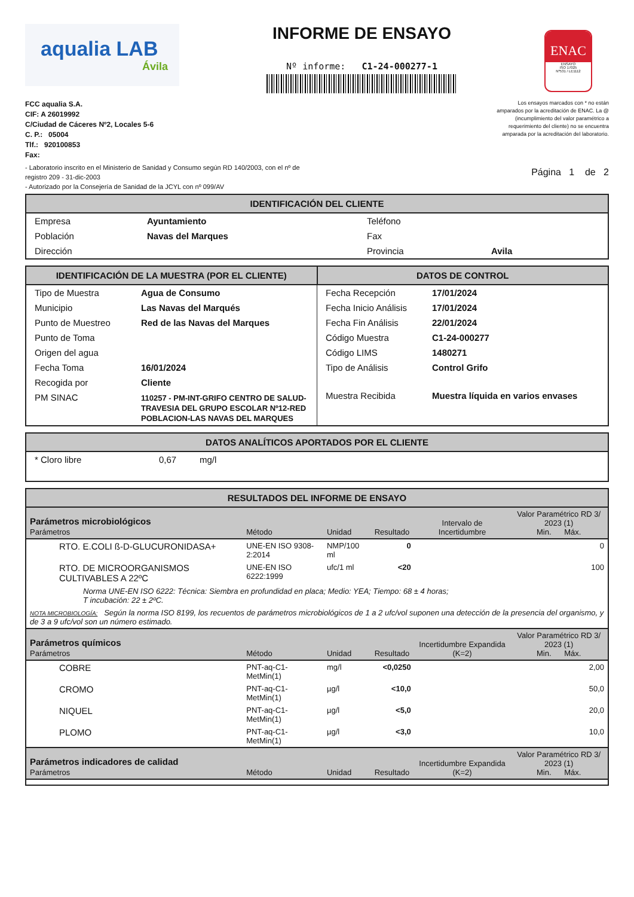aqualia LAB
Ávila
INFORME DE ENSAYO
Nº informe: C1-24-000277-1
ENAC
ENSAYO
ISO 17025
Nº531 / LE1112
FCC aqualia S.A.
CIF: A 26019992
C/Ciudad de Cáceres Nº2, Locales 5-6
C. P.: 05004
Tlf.: 920100853
Fax:
Los ensayos marcados con * no están amparados por la acreditación de ENAC. La @ (incumplimiento del valor paramétrico a requerimiento del cliente) no se encuentra amparada por la acreditación del laboratorio.
- Laboratorio inscrito en el Ministerio de Sanidad y Consumo según RD 140/2003, con el nº de
registro 209 - 31-dic-2003
- Autorizado por la Consejería de Sanidad de la JCYL con nº 099/AV
Página 1 de 2
IDENTIFICACIÓN DEL CLIENTE
| Empresa | Ayuntamiento | Teléfono | |
| Población | Navas del Marques | Fax | |
| Dirección | | Provincia | Avila |
| IDENTIFICACIÓN DE LA MUESTRA (POR EL CLIENTE) | DATOS DE CONTROL |
| --- | --- |
| / Tipo de Muestra / Agua de Consumo / / Municipio / Las Navas del Marqués / / Punto de Muestreo / Red de las Navas del Marques / / Punto de Toma / / / Origen del agua / / / Fecha Toma / 16/01/2024 / / Recogida por / Cliente / / PM SINAC / 110257 - PM-INT-GRIFO CENTRO DE SALUD-TRAVESIA DEL GRUPO ESCOLAR Nº12-RED POBLACION-LAS NAVAS DEL MARQUES / | / Fecha Recepción / 17/01/2024 / / Fecha Inicio Análisis / 17/01/2024 / / Fecha Fin Análisis / 22/01/2024 / / Código Muestra / C1-24-000277 / / Código LIMS / 1480271 / / Tipo de Análisis / Control Grifo / / Muestra Recibida / Muestra líquida en varios envases / |
DATOS ANALÍTICOS APORTADOS POR EL CLIENTE
| * Cloro libre | 0,67 | mg/l |
RESULTADOS DEL INFORME DE ENSAYO
| Parámetros microbiológicos Parámetros | Método | Unidad | Resultado | Intervalo de Incertidumbre | Valor Paramétrico RD 3/ 2023 (1) Min. Máx. |
| --- | --- | --- | --- | --- | --- |
| RTO. E.COLI ß-D-GLUCURONIDASA+ | UNE-EN ISO 9308-2:2014 | NMP/100 ml | 0 | | 0 |
| RTO. DE MICROORGANISMOS CULTIVABLES A 22ºC | UNE-EN ISO 6222:1999 | ufc/1 ml | <20 | | 100 |
| Norma UNE-EN ISO 6222: Técnica: Siembra en profundidad en placa; Medio: YEA; Tiempo: 68 ± 4 horas; T incubación: 22 ± 2ºC. | | | | | |
| NOTA MICROBIOLOGÍA: Según la norma ISO 8199, los recuentos de parámetros microbiológicos de 1 a 2 ufc/vol suponen una detección de la presencia del organismo, y de 3 a 9 ufc/vol son un número estimado. | | | | | |
| Parámetros químicos Parámetros | Método | Unidad | Resultado | Incertidumbre Expandida (K=2) | Valor Paramétrico RD 3/ 2023 (1) Min. Máx. |
| COBRE | PNT-aq-C1-MetMin(1) | mg/l | <0,0250 | | 2,00 |
| CROMO | PNT-aq-C1-MetMin(1) | µg/l | <10,0 | | 50,0 |
| NIQUEL | PNT-aq-C1-MetMin(1) | µg/l | <5,0 | | 20,0 |
| PLOMO | PNT-aq-C1-MetMin(1) | µg/l | <3,0 | | 10,0 |
| Parámetros indicadores de calidad Parámetros | Método | Unidad | Resultado | Incertidumbre Expandida (K=2) | Valor Paramétrico RD 3/ 2023 (1) Min. Máx. |